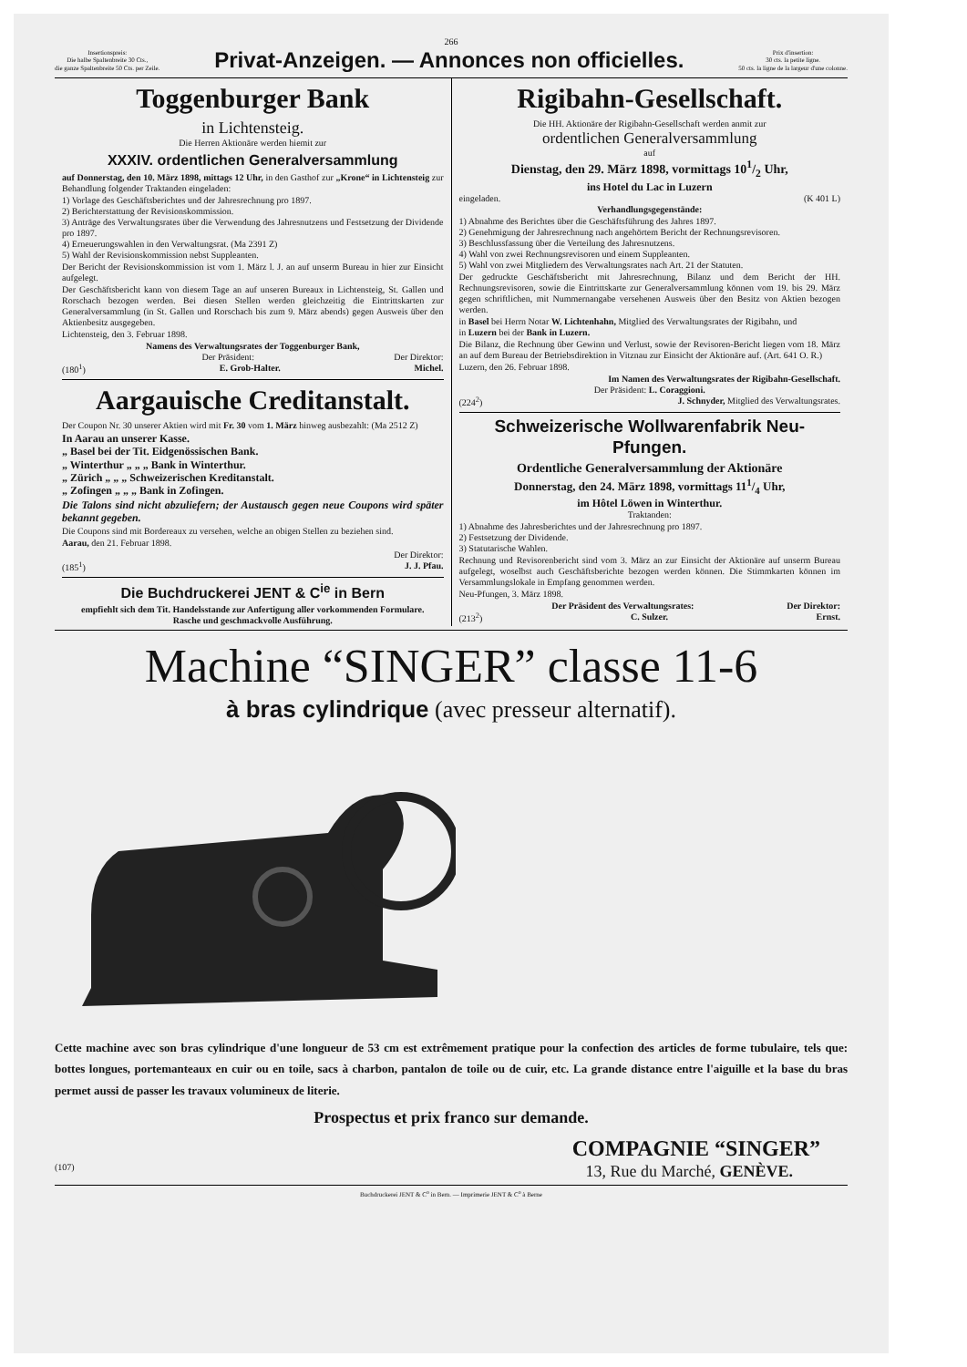266
Insertionspreis:
Die halbe Spaltenbreite 30 Cts.,
die ganze Spaltenbreite 50 Cts. per Zeile.
Privat-Anzeigen. — Annonces non officielles.
Prix d'insertion:
30 cts. la petite ligne.
50 cts. la ligne de la largeur d'une colonne.
Toggenburger Bank
in Lichtensteig.
Die Herren Aktionäre werden hiemit zur
XXXIV. ordentlichen Generalversammlung
auf Donnerstag, den 10. März 1898, mittags 12 Uhr, in den Gasthof zur „Krone“ in Lichtensteig zur Behandlung folgender Traktanden eingeladen:
1) Vorlage des Geschäftsberichtes und der Jahresrechnung pro 1897.
2) Berichterstattung der Revisionskommission.
3) Anträge des Verwaltungsrates über die Verwendung des Jahresnutzens und Festsetzung der Dividende pro 1897.
4) Erneuerungswahlen in den Verwaltungsrat. (Ma 2391 Z)
5) Wahl der Revisionskommission nebst Suppleanten.
Der Bericht der Revisionskommission ist vom 1. März l. J. an auf unserm Bureau in hier zur Einsicht aufgelegt.
Der Geschäftsbericht kann von diesem Tage an auf unseren Bureaux in Lichtensteig, St. Gallen und Rorschach bezogen werden. Bei diesen Stellen werden gleichzeitig die Eintrittskarten zur Generalversammlung (in St. Gallen und Rorschach bis zum 9. März abends) gegen Ausweis über den Aktienbesitz ausgegeben.
Lichtensteig, den 3. Februar 1898.
Namens des Verwaltungsrates der Toggenburger Bank,
Der Präsident: Der Direktor:
(180<sup>1</sup>) E. Grob-Halter. Michel.
Aargauische Creditanstalt.
Der Coupon Nr. 30 unserer Aktien wird mit Fr. 30 vom 1. März hinweg ausbezahlt: (Ma 2512 Z)
In Aarau an unserer Kasse.
„ Basel bei der Tit. Eidgenössischen Bank.
„ Winterthur „ „ „ Bank in Winterthur.
„ Zürich „ „ „ Schweizerischen Kreditanstalt.
„ Zofingen „ „ „ Bank in Zofingen.
Die Talons sind nicht abzuliefern; der Austausch gegen neue Coupons wird später bekannt gegeben.
Die Coupons sind mit Bordereaux zu versehen, welche an obigen Stellen zu beziehen sind.
Aarau, den 21. Februar 1898.
Der Direktor:
(185<sup>1</sup>) J. J. Pfau.
Die Buchdruckerei JENT & C<sup>ie</sup> in Bern
empfiehlt sich dem Tit. Handelsstande zur Anfertigung aller vorkommenden Formulare.
Rasche und geschmackvolle Ausführung.
Rigibahn-Gesellschaft.
Die HH. Aktionäre der Rigibahn-Gesellschaft werden anmit zur
ordentlichen Generalversammlung
auf
Dienstag, den 29. März 1898, vormittags 101/2 Uhr,
ins Hotel du Lac in Luzern
eingeladen. (K 401 L)
Verhandlungsgegenstände:
1) Abnahme des Berichtes über die Geschäftsführung des Jahres 1897.
2) Genehmigung der Jahresrechnung nach angehörtem Bericht der Rechnungsrevisoren.
3) Beschlussfassung über die Verteilung des Jahresnutzens.
4) Wahl von zwei Rechnungsrevisoren und einem Suppleanten.
5) Wahl von zwei Mitgliedern des Verwaltungsrates nach Art. 21 der Statuten.
Der gedruckte Geschäftsbericht mit Jahresrechnung, Bilanz und dem Bericht der HH. Rechnungsrevisoren, sowie die Eintrittskarte zur Generalversammlung können vom 19. bis 29. März gegen schriftlichen, mit Nummernangabe versehenen Ausweis über den Besitz von Aktien bezogen werden.
in Basel bei Herrn Notar W. Lichtenhahn, Mitglied des Verwaltungsrates der Rigibahn, und
in Luzern bei der Bank in Luzern.
Die Bilanz, die Rechnung über Gewinn und Verlust, sowie der Revisoren-Bericht liegen vom 18. März an auf dem Bureau der Betriebsdirektion in Vitznau zur Einsicht der Aktionäre auf. (Art. 641 O. R.)
Luzern, den 26. Februar 1898.
Im Namen des Verwaltungsrates der Rigibahn-Gesellschaft.
Der Präsident: L. Coraggioni.
(224<sup>2</sup>) J. Schnyder, Mitglied des Verwaltungsrates.
Schweizerische Wollwarenfabrik Neu-Pfungen.
Ordentliche Generalversammlung der Aktionäre
Donnerstag, den 24. März 1898, vormittags 111/4 Uhr,
im Hôtel Löwen in Winterthur.
Traktanden:
1) Abnahme des Jahresberichtes und der Jahresrechnung pro 1897.
2) Festsetzung der Dividende.
3) Statutarische Wahlen.
Rechnung und Revisorenbericht sind vom 3. März an zur Einsicht der Aktionäre auf unserm Bureau aufgelegt, woselbst auch Geschäftsberichte bezogen werden können. Die Stimmkarten können im Versammlungslokale in Empfang genommen werden.
Neu-Pfungen, 3. März 1898.
Der Präsident des Verwaltungsrates: Der Direktor:
(213<sup>2</sup>) C. Sulzer. Ernst.
Machine “SINGER” classe 11-6
à bras cylindrique (avec presseur alternatif).
Cette machine avec son bras cylindrique d'une longueur de 53 cm est extrêmement pratique pour la confection des articles de forme tubulaire, tels que: bottes longues, portemanteaux en cuir ou en toile, sacs à charbon, pantalon de toile ou de cuir, etc. La grande distance entre l'aiguille et la base du bras permet aussi de passer les travaux volumineux de literie.
Prospectus et prix franco sur demande.
COMPAGNIE “SINGER”
(107) 13, Rue du Marché, GENÈVE.
Buchdruckerei JENT & C<sup>o</sup> in Bern. — Imprimerie JENT & C<sup>o</sup> à Berne